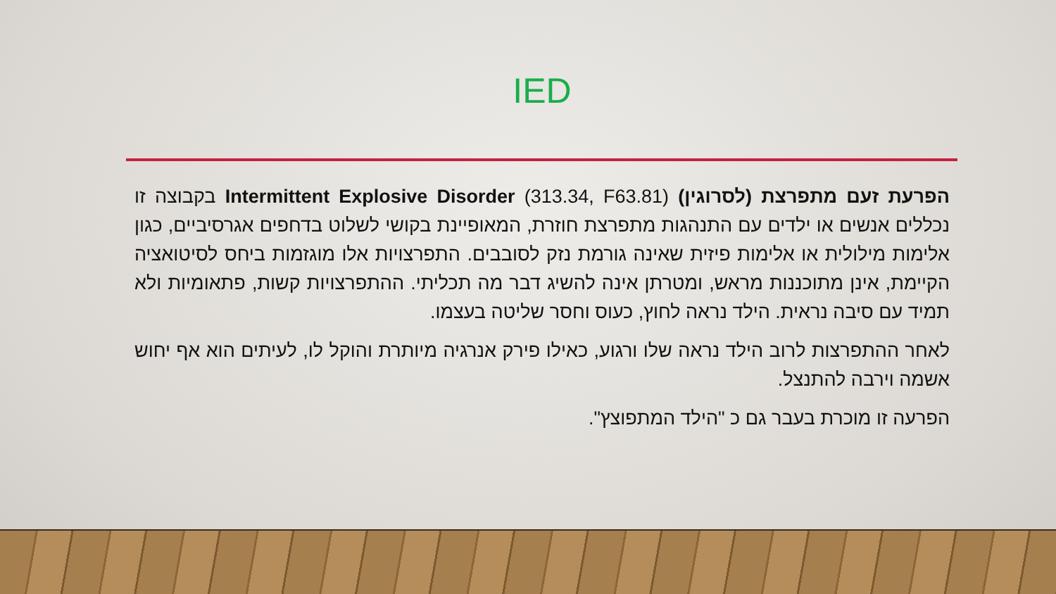IED
הפרעת זעם מתפרצת (לסרוגין) Intermittent Explosive Disorder (313.34, F63.81) בקבוצה זו נכללים אנשים או ילדים עם התנהגות מתפרצת חוזרת, המאופיינת בקושי לשלוט בדחפים אגרסיביים, כגון אלימות מילולית או אלימות פיזית שאינה גורמת נזק לסובבים. התפרצויות אלו מוגזמות ביחס לסיטואציה הקיימת, אינן מתוכננות מראש, ומטרתן אינה להשיג דבר מה תכליתי. ההתפרצויות קשות, פתאומיות ולא תמיד עם סיבה נראית. הילד נראה לחוץ, כעוס וחסר שליטה בעצמו.
לאחר ההתפרצות לרוב הילד נראה שלו ורגוע, כאילו פירק אנרגיה מיותרת והוקל לו, לעיתים הוא אף יחוש אשמה וירבה להתנצל.
הפרעה זו מוכרת בעבר גם כ "הילד המתפוצץ".